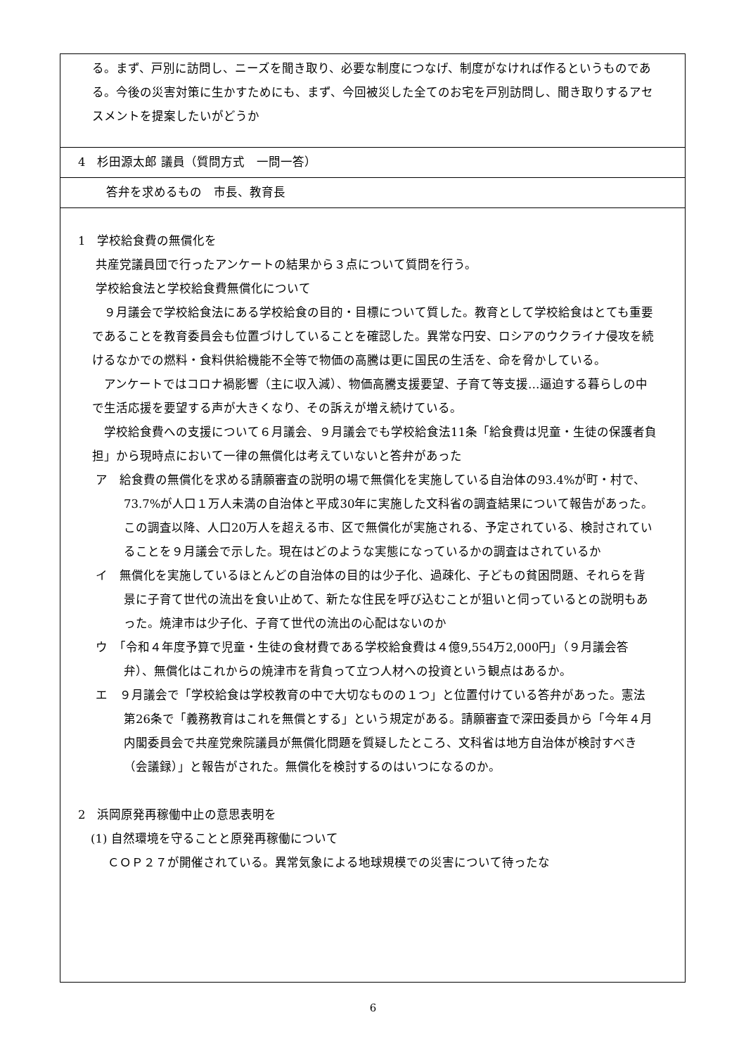| る。まず、戸別に訪問し、ニーズを聞き取り、必要な制度につなげ、制度がなければ作るというものである。今後の災害対策に生かすためにも、まず、今回被災した全てのお宅を戸別訪問し、聞き取りするアセスメントを提案したいがどうか |
| 4 杉田源太郎 議員（質問方式 一問一答） |
| 答弁を求めるもの 市長、教育長 |
| 1 学校給食費の無償化を 共産党議員団で行ったアンケートの結果から３点について質問を行う。 学校給食法と学校給食費無償化について ９月議会で学校給食法にある学校給食の目的・目標について質した。教育として学校給食はとても重要であることを教育委員会も位置づけしていることを確認した。異常な円安、ロシアのウクライナ侵攻を続けるなかでの燃料・食料供給機能不全等で物価の高騰は更に国民の生活を、命を脅かしている。 アンケートではコロナ禍影響（主に収入減）、物価高騰支援要望、子育て等支援…逼迫する暮らしの中で生活応援を要望する声が大きくなり、その訴えが増え続けている。 学校給食費への支援について６月議会、９月議会でも学校給食法11条「給食費は児童・生徒の保護者負担」から現時点において一律の無償化は考えていないと答弁があった ア 給食費の無償化を求める請願審査の説明の場で無償化を実施している自治体の93.4%が町・村で、73.7%が人口１万人未満の自治体と平成30年に実施した文科省の調査結果について報告があった。この調査以降、人口20万人を超える市、区で無償化が実施される、予定されている、検討されていることを９月議会で示した。現在はどのような実態になっているかの調査はされているか イ 無償化を実施しているほとんどの自治体の目的は少子化、過疎化、子どもの貧困問題、それらを背景に子育て世代の流出を食い止めて、新たな住民を呼び込むことが狙いと伺っているとの説明もあった。焼津市は少子化、子育て世代の流出の心配はないのか ウ 「令和４年度予算で児童・生徒の食材費である学校給食費は４億9,554万2,000円」（９月議会答弁）、無償化はこれからの焼津市を背負って立つ人材への投資という観点はあるか。 エ ９月議会で「学校給食は学校教育の中で大切なものの１つ」と位置付けている答弁があった。憲法第26条で「義務教育はこれを無償とする」という規定がある。請願審査で深田委員から「今年４月内閣委員会で共産党衆院議員が無償化問題を質疑したところ、文科省は地方自治体が検討すべき（会議録）」と報告がされた。無償化を検討するのはいつになるのか。 2 浜岡原発再稼働中止の意思表明を (1) 自然環境を守ることと原発再稼働について ＣＯＰ２７が開催されている。異常気象による地球規模での災害について待ったな |
6